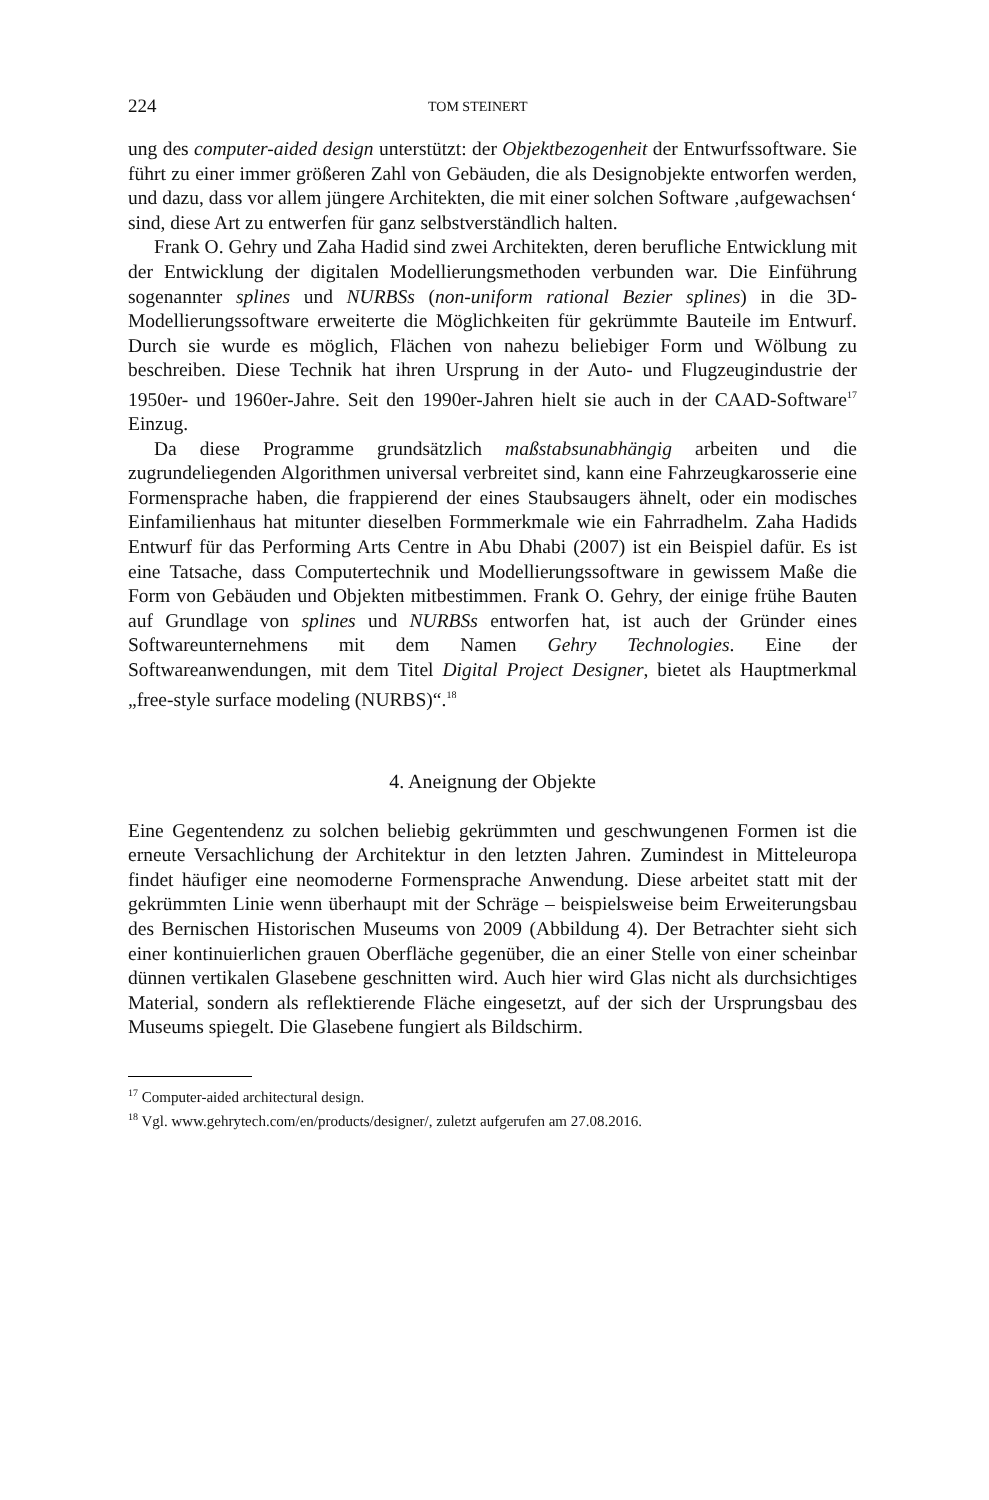224 TOM STEINERT
ung des computer-aided design unterstützt: der Objektbezogenheit der Entwurfssoftware. Sie führt zu einer immer größeren Zahl von Gebäuden, die als Designobjekte entworfen werden, und dazu, dass vor allem jüngere Architekten, die mit einer solchen Software ‚aufgewachsen‘ sind, diese Art zu entwerfen für ganz selbstverständlich halten.
Frank O. Gehry und Zaha Hadid sind zwei Architekten, deren berufliche Entwicklung mit der Entwicklung der digitalen Modellierungsmethoden verbunden war. Die Einführung sogenannter splines und NURBSs (non-uniform rational Bezier splines) in die 3D-Modellierungssoftware erweiterte die Möglichkeiten für gekrümmte Bauteile im Entwurf. Durch sie wurde es möglich, Flächen von nahezu beliebiger Form und Wölbung zu beschreiben. Diese Technik hat ihren Ursprung in der Auto- und Flugzeugindustrie der 1950er- und 1960er-Jahre. Seit den 1990er-Jahren hielt sie auch in der CAAD-Software<sup>17</sup> Einzug.
Da diese Programme grundsätzlich maßstabsunabhängig arbeiten und die zugrundeliegenden Algorithmen universal verbreitet sind, kann eine Fahrzeugkarosserie eine Formensprache haben, die frappierend der eines Staubsaugers ähnelt, oder ein modisches Einfamilienhaus hat mitunter dieselben Formmerkmale wie ein Fahrradhelm. Zaha Hadids Entwurf für das Performing Arts Centre in Abu Dhabi (2007) ist ein Beispiel dafür. Es ist eine Tatsache, dass Computertechnik und Modellierungssoftware in gewissem Maße die Form von Gebäuden und Objekten mitbestimmen. Frank O. Gehry, der einige frühe Bauten auf Grundlage von splines und NURBSs entworfen hat, ist auch der Gründer eines Softwareunternehmens mit dem Namen Gehry Technologies. Eine der Softwareanwendungen, mit dem Titel Digital Project Designer, bietet als Hauptmerkmal „free-style surface modeling (NURBS)“.<sup>18</sup>
4. Aneignung der Objekte
Eine Gegentendenz zu solchen beliebig gekrümmten und geschwungenen Formen ist die erneute Versachlichung der Architektur in den letzten Jahren. Zumindest in Mitteleuropa findet häufiger eine neomoderne Formensprache Anwendung. Diese arbeitet statt mit der gekrümmten Linie wenn überhaupt mit der Schräge – beispielsweise beim Erweiterungsbau des Bernischen Historischen Museums von 2009 (Abbildung 4). Der Betrachter sieht sich einer kontinuierlichen grauen Oberfläche gegenüber, die an einer Stelle von einer scheinbar dünnen vertikalen Glasebene geschnitten wird. Auch hier wird Glas nicht als durchsichtiges Material, sondern als reflektierende Fläche eingesetzt, auf der sich der Ursprungsbau des Museums spiegelt. Die Glasebene fungiert als Bildschirm.
<sup>17</sup> Computer-aided architectural design.
<sup>18</sup> Vgl. www.gehrytech.com/en/products/designer/, zuletzt aufgerufen am 27.08.2016.